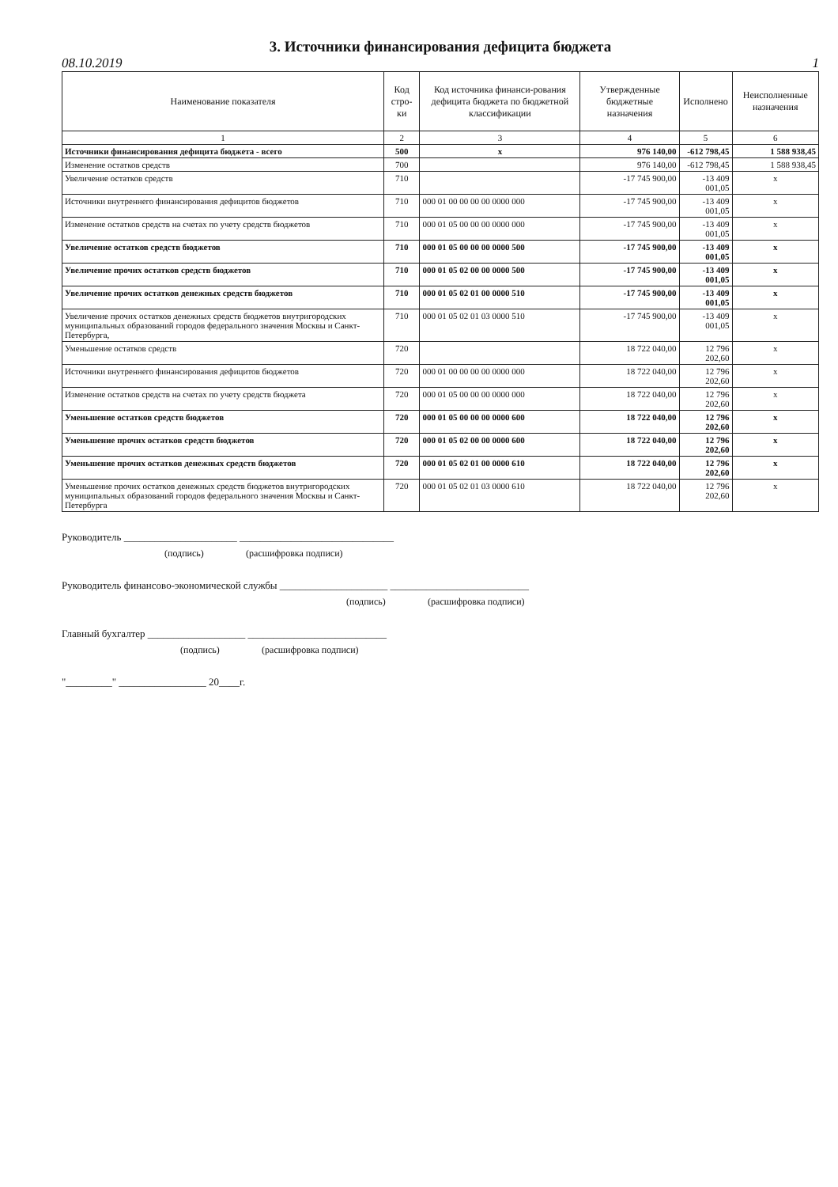3. Источники финансирования дефицита бюджета
08.10.2019 1
| Наименование показателя | Код стро-ки | Код источника финанси-рования дефицита бюджета по бюджетной классификации | Утвержденные бюджетные назначения | Исполнено | Неисполненные назначения |
| --- | --- | --- | --- | --- | --- |
| 1 | 2 | 3 | 4 | 5 | 6 |
| Источники финансирования дефицита бюджета - всего | 500 | x | 976 140,00 | -612 798,45 | 1 588 938,45 |
| Изменение остатков средств | 700 | | 976 140,00 | -612 798,45 | 1 588 938,45 |
| Увеличение остатков средств | 710 | | -17 745 900,00 | -13 409 001,05 | x |
| Источники внутреннего финансирования дефицитов бюджетов | 710 | 000 01 00 00 00 00 0000 000 | -17 745 900,00 | -13 409 001,05 | x |
| Изменение остатков средств на счетах по учету средств бюджетов | 710 | 000 01 05 00 00 00 0000 000 | -17 745 900,00 | -13 409 001,05 | x |
| Увеличение остатков средств бюджетов | 710 | 000 01 05 00 00 00 0000 500 | -17 745 900,00 | -13 409 001,05 | x |
| Увеличение прочих остатков средств бюджетов | 710 | 000 01 05 02 00 00 0000 500 | -17 745 900,00 | -13 409 001,05 | x |
| Увеличение прочих остатков денежных средств бюджетов | 710 | 000 01 05 02 01 00 0000 510 | -17 745 900,00 | -13 409 001,05 | x |
| Увеличение прочих остатков денежных средств бюджетов внутригородских муниципальных образований городов федерального значения Москвы и Санкт-Петербурга, | 710 | 000 01 05 02 01 03 0000 510 | -17 745 900,00 | -13 409 001,05 | x |
| Уменьшение остатков средств | 720 | | 18 722 040,00 | 12 796 202,60 | x |
| Источники внутреннего финансирования дефицитов бюджетов | 720 | 000 01 00 00 00 00 0000 000 | 18 722 040,00 | 12 796 202,60 | x |
| Изменение остатков средств на счетах по учету средств бюджета | 720 | 000 01 05 00 00 00 0000 000 | 18 722 040,00 | 12 796 202,60 | x |
| Уменьшение остатков средств бюджетов | 720 | 000 01 05 00 00 00 0000 600 | 18 722 040,00 | 12 796 202,60 | x |
| Уменьшение прочих остатков средств бюджетов | 720 | 000 01 05 02 00 00 0000 600 | 18 722 040,00 | 12 796 202,60 | x |
| Уменьшение прочих остатков денежных средств бюджетов | 720 | 000 01 05 02 01 00 0000 610 | 18 722 040,00 | 12 796 202,60 | x |
| Уменьшение прочих остатков денежных средств бюджетов внутригородских муниципальных образований городов федерального значения Москвы и Санкт-Петербурга | 720 | 000 01 05 02 01 03 0000 610 | 18 722 040,00 | 12 796 202,60 | x |
Руководитель ______________________ ______________________________
(подпись) (расшифровка подписи)
Руководитель финансово-экономической службы _____________________ ___________________________
(подпись) (расшифровка подписи)
Главный бухгалтер ___________________ ___________________________
(подпись) (расшифровка подписи)
"_________" _________________ 20____г.